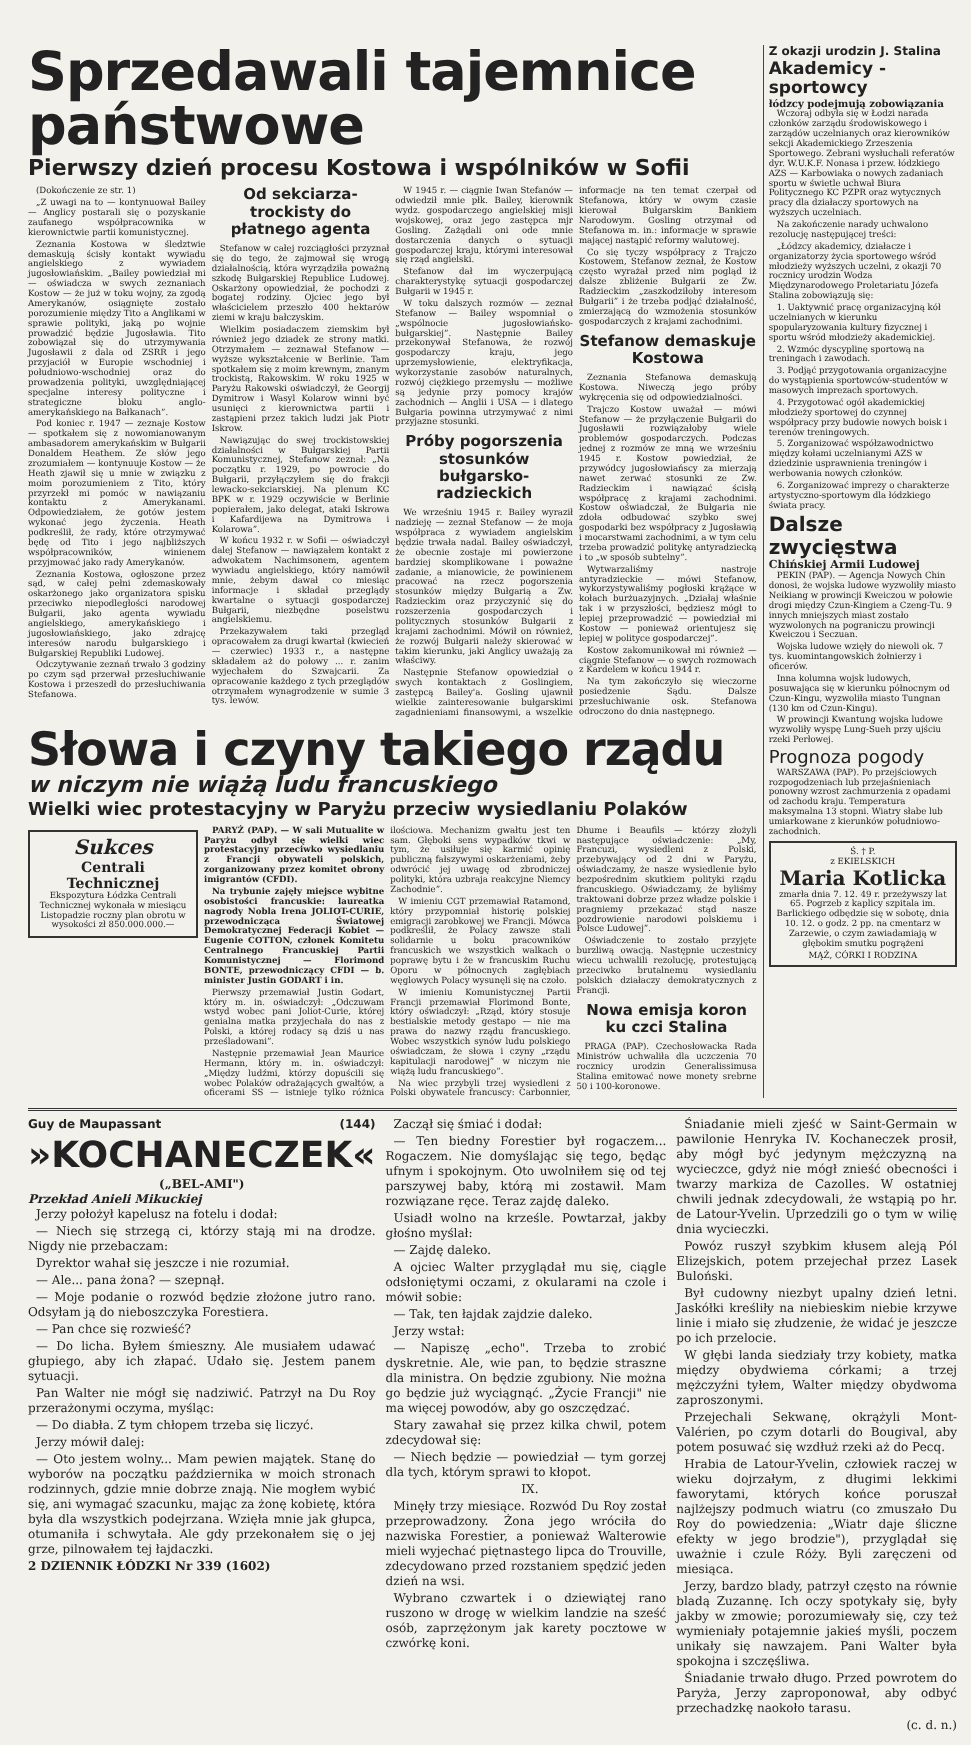Sprzedawali tajemnice państwowe
Pierwszy dzień procesu Kostowa i wspólników w Sofii
(Dokończenie ze str. 1)
„Z uwagi na to — kontynuował Bailey — Anglicy postarali się o pozyskanie zaufanego współpracownika w kierownictwie partii komunistycznej.
Zeznania Kostowa w śledztwie demaskują ścisły kontakt wywiadu angielskiego z wywiadem jugosłowiańskim. „Bailey powiedział mi — oświadcza w swych zeznaniach Kostow — że już w toku wojny, za zgodą Amerykanów, osiągnięte zostało porozumienie między Tito a Anglikami w sprawie polityki, jaką po wojnie prowadzić będzie Jugosławia. Tito zobowiązał się do utrzymywania Jugosławii z dala od ZSRR i jego przyjaciół w Europie wschodniej i południowo-wschodniej oraz do prowadzenia polityki, uwzględniającej specjalne interesy polityczne i strategiczne bloku anglo-amerykańskiego na Bałkanach”.
Pod koniec r. 1947 — zeznaje Kostow — spotkałem się z nowomianowanym ambasadorem amerykańskim w Bułgarii Donaldem Heathem. Ze słów jego zrozumiałem — kontynuuje Kostow — że Heath zjawił się u mnie w związku z moim porozumieniem z Tito, który przyrzekł mi pomóc w nawiązaniu kontaktu z Amerykanami. Odpowiedziałem, że gotów jestem wykonać jego życzenia. Heath podkreślił, że rady, które otrzymywać będę od Tito i jego najbliższych współpracowników, winienem przyjmować jako rady Amerykanów.
Zeznania Kostowa, ogłoszone przez sąd, w całej pełni zdemaskowały oskarżonego jako organizatora spisku przeciwko niepodległości narodowej Bułgarii, jako agenta wywiadu angielskiego, amerykańskiego i jugosłowiańskiego, jako zdrajcę interesów narodu bułgarskiego i Bułgarskiej Republiki Ludowej.
Odczytywanie zeznań trwało 3 godziny po czym sąd przerwał przesłuchiwanie Kostowa i przeszedł do przesłuchiwania Stefanowa.
Od sekciarza-trockisty do płatnego agenta
Stefanow w całej rozciągłości przyznał się do tego, że zajmował się wrogą działalnością, która wyrządziła poważną szkodę Bułgarskiej Republice Ludowej. Oskarżony opowiedział, że pochodzi z bogatej rodziny. Ojciec jego był właścicielem przeszło 400 hektarów ziemi w kraju bałczyskim.
Wielkim posiadaczem ziemskim był również jego dziadek ze strony matki. Otrzymałem — zeznawał Stefanow — wyższe wykształcenie w Berlinie. Tam spotkałem się z moim krewnym, znanym trockistą, Rakowskim. W roku 1925 w Paryżu Rakowski oświadczył, że Georgij Dymitrow i Wasyl Kolarow winni być usunięci z kierownictwa partii i zastąpieni przez takich ludzi jak Piotr Iskrow.
Nawiązując do swej trockistowskiej działalności w Bułgarskiej Partii Komunistycznej, Stefanow zeznał: „Na początku r. 1929, po powrocie do Bułgarii, przyłączyłem się do frakcji lewacko-sekciarskiej. Na plenum KC BPK w r. 1929 oczywiście w Berlinie popierałem, jako delegat, ataki Iskrowa i Kafardijewa na Dymitrowa i Kolarowa”.
W końcu 1932 r. w Sofii — oświadczył dalej Stefanow — nawiązałem kontakt z adwokatem Nachimsonem, agentem wywiadu angielskiego, który namówił mnie, żebym dawał co miesiąc informacje i składał przeglądy kwartalne o sytuacji gospodarczej Bułgarii, niezbędne poselstwu angielskiemu.
Przekazywałem taki przegląd opracowałem za drugi kwartał (kwiecień — czerwiec) 1933 r., a następne składałem aż do połowy ... r. zanim wyjechałem do Szwajcarii. Za opracowanie każdego z tych przeglądów otrzymałem wynagrodzenie w sumie 3 tys. lewów.
W 1945 r. — ciągnie Iwan Stefanów — odwiedził mnie płk. Bailey, kierownik wydz. gospodarczego angielskiej misji wojskowej, oraz jego zastępca mjr Gosling. Zażądali oni ode mnie dostarczenia danych o sytuacji gospodarczej kraju, którymi interesował się rząd angielski.
Stefanow dał im wyczerpującą charakterystykę sytuacji gospodarczej Bułgarii w 1945 r.
W toku dalszych rozmów — zeznał Stefanow — Bailey wspomniał o „wspólnocie jugosłowiańsko-bułgarskiej”. Następnie Bailey przekonywał Stefanowa, że rozwój gospodarczy kraju, jego uprzemysłowienie, elektryfikacja, wykorzystanie zasobów naturalnych, rozwój ciężkiego przemysłu — możliwe są jedynie przy pomocy krajów zachodnich — Anglii i USA — i dlatego Bułgaria powinna utrzymywać z nimi przyjazne stosunki.
Próby pogorszenia stosunków bułgarsko-radzieckich
We wrześniu 1945 r. Bailey wyraził nadzieję — zeznał Stefanow — że moja współpraca z wywiadem angielskim będzie trwała nadal. Bailey oświadczył, że obecnie zostaje mi powierzone bardziej skomplikowane i poważne zadanie, a mianowicie, że powinienem pracować na rzecz pogorszenia stosunków między Bułgarią a Zw. Radzieckim oraz przyczynić się do rozszerzenia gospodarczych i politycznych stosunków Bułgarii z krajami zachodnimi. Mówił on również, że rozwój Bułgarii należy skierować w takim kierunku, jaki Anglicy uważają za właściwy.
Następnie Stefanow opowiedział o swych kontaktach z Goslingiem, zastępcą Bailey'a. Gosling ujawnił wielkie zainteresowanie bułgarskimi zagadnieniami finansowymi, a wszelkie informacje na ten temat czerpał od Stefanowa, który w owym czasie kierował Bułgarskim Bankiem Narodowym. Gosling otrzymał od Stefanowa m. in.: informacje w sprawie mającej nastąpić reformy walutowej.
Co się tyczy współpracy z Trajczo Kostowem, Stefanow zeznał, że Kostow często wyrażał przed nim pogląd iż dalsze zbliżenie Bułgarii ze Zw. Radzieckim „zaszkodziłoby interesom Bułgarii” i że trzeba podjąć działalność, zmierzającą do wzmożenia stosunków gospodarczych z krajami zachodnimi.
Stefanow demaskuje Kostowa
Zeznania Stefanowa demaskują Kostowa. Niweczą jego próby wykręcenia się od odpowiedzialności.
Trajczo Kostow uważał — mówi Stefanow — że przyłączenie Bułgarii do Jugosławii rozwiązałoby wiele problemów gospodarczych. Podczas jednej z rozmów ze mną we wrześniu 1945 r. Kostow powiedział, że przywódcy jugosłowiańscy za mierzają nawet zerwać stosunki ze Zw. Radzieckim i nawiązać ścisłą współpracę z krajami zachodnimi. Kostow oświadczał, że Bułgaria nie zdoła odbudować szybko swej gospodarki bez współpracy z Jugosławią i mocarstwami zachodnimi, a w tym celu trzeba prowadzić politykę antyradziecką i to „w sposób subtelny”.
Wytwarzaliśmy nastroje antyradzieckie — mówi Stefanow, wykorzystywaliśmy pogłoski krążące w kołach burżuazyjnych. „Działaj właśnie tak i w przyszłości, będziesz mógł to lepiej przeprowadzić — powiedział mi Kostow — ponieważ orientujesz się lepiej w polityce gospodarczej”.
Kostow zakomunikował mi również — ciągnie Stefanow — o swych rozmowach z Kardelem w końcu 1944 r.
Na tym zakończyło się wieczorne posiedzenie Sądu. Dalsze przesłuchiwanie osk. Stefanowa odroczono do dnia następnego.
Słowa i czyny takiego rządu
w niczym nie wiążą ludu francuskiego
Wielki wiec protestacyjny w Paryżu przeciw wysiedlaniu Polaków
Sukces
Centrali Technicznej
Ekspozytura Łódzka Centrali Technicznej wykonała w miesiącu Listopadzie roczny plan obrotu w wysokości zł 850.000.000.—
PARYŻ (PAP). — W sali Mutualite w Paryżu odbył się wielki wiec protestacyjny przeciwko wysiedlaniu z Francji obywateli polskich, zorganizowany przez komitet obrony imigrantów (CFDI).
Na trybunie zajęły miejsce wybitne osobistości francuskie: laureatka nagrody Nobla Irena JOLIOT-CURIE, przewodnicząca Światowej Demokratycznej Federacji Kobiet — Eugenie COTTON, członek Komitetu Centralnego Francuskiej Partii Komunistycznej — Florimond BONTE, przewodniczący CFDI — b. minister Justin GODART i in.
Pierwszy przemawiał Justin Godart, który m. in. oświadczył: „Odczuwam wstyd wobec pani Joliot-Curie, której genialna matka przyjechała do nas z Polski, a której rodacy są dziś u nas prześladowani”.
Następnie przemawiał Jean Maurice Hermann, który m. in. oświadczył: „Między ludźmi, którzy dopuścili się wobec Polaków odrażających gwałtów, a oficerami SS — istnieje tylko różnica ilościowa. Mechanizm gwałtu jest ten sam. Głęboki sens wypadków tkwi w tym, że usiłuje się karmić opinię publiczną fałszywymi oskarżeniami, żeby odwrócić jej uwagę od zbrodniczej polityki, która uzbraja reakcyjne Niemcy Zachodnie”.
W imieniu CGT przemawiał Ratamond, który przypomniał historię polskiej emigracji zarobkowej we Francji. Mówca podkreślił, że Polacy zawsze stali solidarnie u boku pracowników francuskich we wszystkich walkach o poprawę bytu i że w francuskim Ruchu Oporu w północnych zagłębiach węglowych Polacy wysunęli się na czoło.
W imieniu Komunistycznej Partii Francji przemawiał Florimond Bonte, który oświadczył: „Rząd, który stosuje bestialskie metody gestapo — nie ma prawa do nazwy rządu francuskiego. Wobec wszystkich synów ludu polskiego oświadczam, że słowa i czyny „rządu kapitulacji narodowej” w niczym nie wiążą ludu francuskiego”.
Na wiec przybyli trzej wysiedleni z Polski obywatele francuscy: Carbonnier, Dhume i Beaufils — którzy złożyli następujące oświadczenie: „My, Francuzi, wysiedleni z Polski, przebywający od 2 dni w Paryżu, oświadczamy, że nasze wysiedlenie było bezpośrednim skutkiem polityki rządu francuskiego. Oświadczamy, że byliśmy traktowani dobrze przez władze polskie i pragniemy przekazać stąd nasze pozdrowienie narodowi polskiemu i Polsce Ludowej”.
Oświadczenie to zostało przyjęte burzliwą owacją. Następnie uczestnicy wiecu uchwalili rezolucję, protestującą przeciwko brutalnemu wysiedlaniu polskich działaczy demokratycznych z Francji.
Nowa emisja koron ku czci Stalina
PRAGA (PAP). Czechosłowacka Rada Ministrów uchwaliła dla uczczenia 70 rocznicy urodzin Generalissimusa Stalina emitować nowe monety srebrne 50 i 100-koronowe.
Z okazji urodzin J. Stalina
Akademicy - sportowcy
łódzcy podejmują zobowiązania
Wczoraj odbyła się w Łodzi narada członków zarządu środowiskowego i zarządów uczelnianych oraz kierowników sekcji Akademickiego Zrzeszenia Sportowego. Zebrani wysłuchali referatów dyr. W.U.K.F. Nonasa i przew. łódzkiego AZS — Karbowiaka o nowych zadaniach sportu w świetle uchwał Biura Politycznego KC PZPR oraz wytycznych pracy dla działaczy sportowych na wyższych uczelniach.
Na zakończenie narady uchwalono rezolucję następującej treści:
„Łódzcy akademicy, działacze i organizatorzy życia sportowego wśród młodzieży wyższych uczelni, z okazji 70 rocznicy urodzin Wodza Międzynarodowego Proletariatu Józefa Stalina zobowiązują się:
1. Uaktywnić pracę organizacyjną kół uczelnianych w kierunku spopularyzowania kultury fizycznej i sportu wśród młodzieży akademickiej.
2. Wzmóc dyscyplinę sportową na treningach i zawodach.
3. Podjąć przygotowania organizacyjne do wystąpienia sportowców-studentów w masowych imprezach sportowych.
4. Przygotować ogół akademickiej młodzieży sportowej do czynnej współpracy przy budowie nowych boisk i terenów treningowych.
5. Zorganizować współzawodnictwo między kołami uczelnianymi AZS w dziedzinie usprawnienia treningów i werbowania nowych członków.
6. Zorganizować imprezy o charakterze artystyczno-sportowym dla łódzkiego świata pracy.
Dalsze zwycięstwa
Chińskiej Armii Ludowej
PEKIN (PAP). — Agencja Nowych Chin donosi, że wojska ludowe wyzwoliły miasto Neikiang w prowincji Kweiczou w połowie drogi między Czun-Kingiem a Czeng-Tu. 9 innych mniejszych miast zostało wyzwolonych na pograniczu prowincji Kweiczou i Seczuan.
Wojska ludowe wzięły do niewoli ok. 7 tys. kuomintangowskich żołnierzy i oficerów.
Inna kolumna wojsk ludowych, posuwająca się w kierunku północnym od Czun-Kingu, wyzwoliła miasto Tungnan (130 km od Czun-Kingu).
W prowincji Kwantung wojska ludowe wyzwoliły wyspę Lung-Sueh przy ujściu rzeki Perłowej.
Prognoza pogody
WARSZAWA (PAP). Po przejściowych rozpogodzeniach lub przejaśnieniach ponowny wzrost zachmurzenia z opadami od zachodu kraju. Temperatura maksymalna 13 stopni. Wiatry słabe lub umiarkowane z kierunków południowo-zachodnich.
Ś. † P.
z EKIELSKICH
Maria Kotlicka
zmarła dnia 7. 12. 49 r. przeżywszy lat 65. Pogrzeb z kaplicy szpitala im. Barlickiego odbędzie się w sobotę, dnia 10. 12. o godz. 2 pp. na cmentarz w Zarzewie, o czym zawiadamiają w głębokim smutku pogrążeni
MĄŻ, CÓRKI I RODZINA
Guy de Maupassant (144)
»KOCHANECZEK«
(„BEL-AMI")
Przekład Anieli Mikuckiej
Jerzy położył kapelusz na fotelu i dodał:
— Niech się strzegą ci, którzy stają mi na drodze. Nigdy nie przebaczam:
Dyrektor wahał się jeszcze i nie rozumiał.
— Ale... pana żona? — szepnął.
— Moje podanie o rozwód będzie złożone jutro rano. Odsyłam ją do nieboszczyka Forestiera.
— Pan chce się rozwieść?
— Do licha. Byłem śmieszny. Ale musiałem udawać głupiego, aby ich złapać. Udało się. Jestem panem sytuacji.
Pan Walter nie mógł się nadziwić. Patrzył na Du Roy przerażonymi oczyma, myśląc:
— Do diabła. Z tym chłopem trzeba się liczyć.
Jerzy mówił dalej:
— Oto jestem wolny... Mam pewien majątek. Stanę do wyborów na początku października w moich stronach rodzinnych, gdzie mnie dobrze znają. Nie mogłem wybić się, ani wymagać szacunku, mając za żonę kobietę, która była dla wszystkich podejrzana. Wzięła mnie jak głupca, otumaniła i schwytała. Ale gdy przekonałem się o jej grze, pilnowałem tej łajdaczki.
2 DZIENNIK ŁÓDZKI Nr 339 (1602)
Zaczął się śmiać i dodał:
— Ten biedny Forestier był rogaczem... Rogaczem. Nie domyślając się tego, będąc ufnym i spokojnym. Oto uwolniłem się od tej parszywej baby, którą mi zostawił. Mam rozwiązane ręce. Teraz zajdę daleko.
Usiadł wolno na krześle. Powtarzał, jakby głośno myślał:
— Zajdę daleko.
A ojciec Walter przyglądał mu się, ciągle odsłoniętymi oczami, z okularami na czole i mówił sobie:
— Tak, ten łajdak zajdzie daleko.
Jerzy wstał:
— Napiszę „echo". Trzeba to zrobić dyskretnie. Ale, wie pan, to będzie straszne dla ministra. On będzie zgubiony. Nie można go będzie już wyciągnąć. „Życie Francji" nie ma więcej powodów, aby go oszczędzać.
Stary zawahał się przez kilka chwil, potem zdecydował się:
— Niech będzie — powiedział — tym gorzej dla tych, którym sprawi to kłopot.
IX.
Minęły trzy miesiące. Rozwód Du Roy został przeprowadzony. Żona jego wróciła do nazwiska Forestier, a ponieważ Walterowie mieli wyjechać piętnastego lipca do Trouville, zdecydowano przed rozstaniem spędzić jeden dzień na wsi.
Wybrano czwartek i o dziewiątej rano ruszono w drogę w wielkim landzie na sześć osób, zaprzężonym jak karety pocztowe w czwórkę koni.
Śniadanie mieli zjeść w Saint-Germain w pawilonie Henryka IV. Kochaneczek prosił, aby mógł być jedynym mężczyzną na wycieczce, gdyż nie mógł znieść obecności i twarzy markiza de Cazolles. W ostatniej chwili jednak zdecydowali, że wstąpią po hr. de Latour-Yvelin. Uprzedzili go o tym w wilię dnia wycieczki.
Powóz ruszył szybkim kłusem aleją Pól Elizejskich, potem przejechał przez Lasek Buloński.
Był cudowny niezbyt upalny dzień letni. Jaskółki kreśliły na niebieskim niebie krzywe linie i miało się złudzenie, że widać je jeszcze po ich przelocie.
W głębi landa siedziały trzy kobiety, matka między obydwiema córkami; a trzej mężczyźni tyłem, Walter między obydwoma zaproszonymi.
Przejechali Sekwanę, okrążyli Mont-Valérien, po czym dotarli do Bougival, aby potem posuwać się wzdłuż rzeki aż do Pecq.
Hrabia de Latour-Yvelin, człowiek raczej w wieku dojrzałym, z długimi lekkimi faworytami, których końce poruszał najlżejszy podmuch wiatru (co zmuszało Du Roy do powiedzenia: „Wiatr daje śliczne efekty w jego brodzie"), przyglądał się uważnie i czule Róży. Byli zaręczeni od miesiąca.
Jerzy, bardzo blady, patrzył często na równie bladą Zuzannę. Ich oczy spotykały się, były jakby w zmowie; porozumiewały się, czy też wymieniały potajemnie jakieś myśli, poczem unikały się nawzajem. Pani Walter była spokojna i szczęśliwa.
Śniadanie trwało długo. Przed powrotem do Paryża, Jerzy zaproponował, aby odbyć przechadzkę naokoło tarasu.
(c. d. n.)